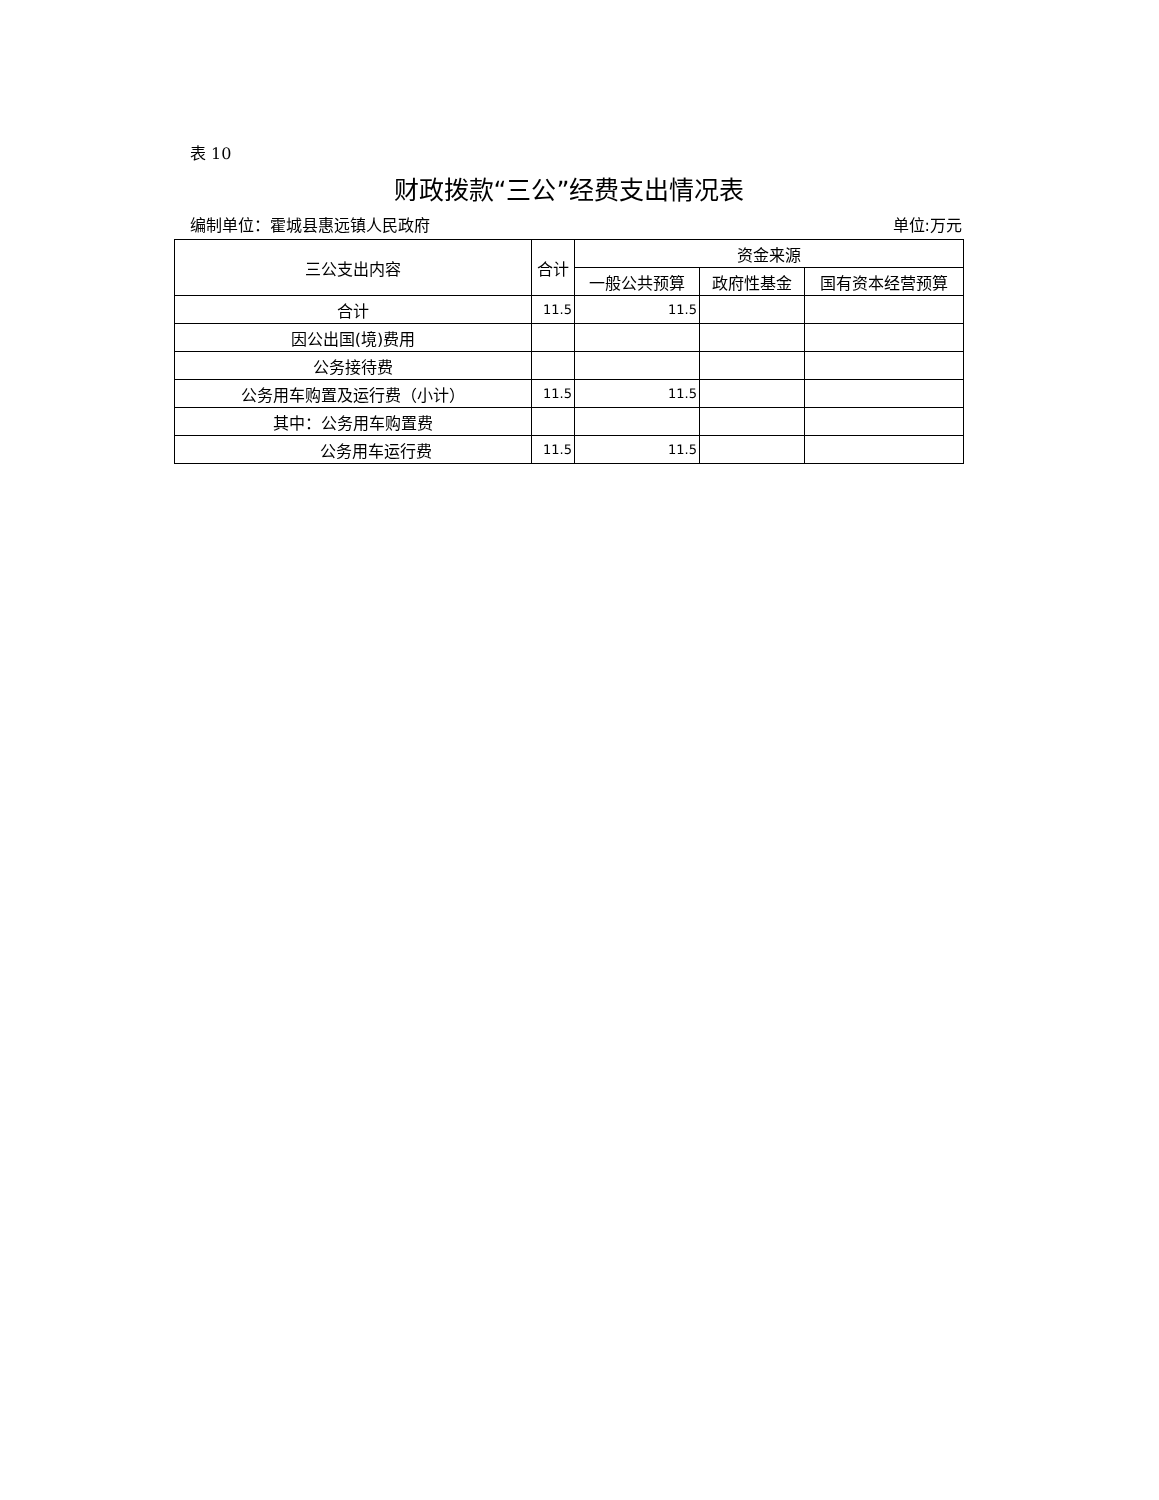表 10
财政拨款“三公”经费支出情况表
编制单位：霍城县惠远镇人民政府 单位:万元
| 三公支出内容 | 合计 | 资金来源 | | |
| --- | --- | --- | --- | --- |
| | | 一般公共预算 | 政府性基金 | 国有资本经营预算 |
| 合计 | 11.5 | 11.5 | | |
| 因公出国(境)费用 | | | | |
| 公务接待费 | | | | |
| 公务用车购置及运行费（小计） | 11.5 | 11.5 | | |
| 其中：公务用车购置费 | | | | |
| 公务用车运行费 | 11.5 | 11.5 | | |